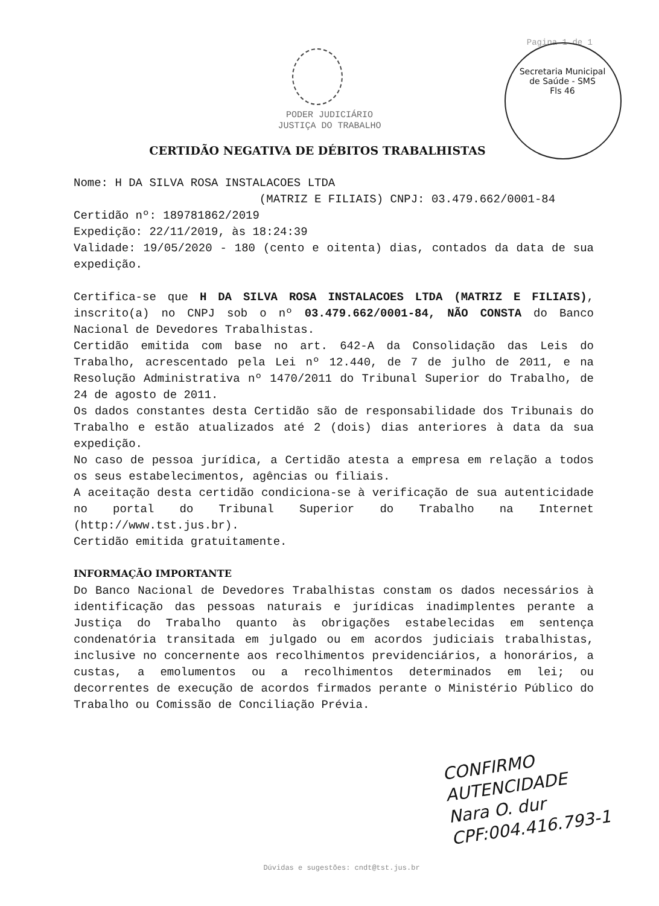Pagina 1 de 1
Secretaria Municipal de Saúde - SMS
Fls 46
PODER JUDICIÁRIO
JUSTIÇA DO TRABALHO
CERTIDÃO NEGATIVA DE DÉBITOS TRABALHISTAS
Nome: H DA SILVA ROSA INSTALACOES LTDA
(MATRIZ E FILIAIS) CNPJ: 03.479.662/0001-84
Certidão nº: 189781862/2019
Expedição: 22/11/2019, às 18:24:39
Validade: 19/05/2020 - 180 (cento e oitenta) dias, contados da data de sua expedição.
Certifica-se que H DA SILVA ROSA INSTALACOES LTDA (MATRIZ E FILIAIS), inscrito(a) no CNPJ sob o nº 03.479.662/0001-84, NÃO CONSTA do Banco Nacional de Devedores Trabalhistas.
Certidão emitida com base no art. 642-A da Consolidação das Leis do Trabalho, acrescentado pela Lei nº 12.440, de 7 de julho de 2011, e na Resolução Administrativa nº 1470/2011 do Tribunal Superior do Trabalho, de 24 de agosto de 2011.
Os dados constantes desta Certidão são de responsabilidade dos Tribunais do Trabalho e estão atualizados até 2 (dois) dias anteriores à data da sua expedição.
No caso de pessoa jurídica, a Certidão atesta a empresa em relação a todos os seus estabelecimentos, agências ou filiais.
A aceitação desta certidão condiciona-se à verificação de sua autenticidade no portal do Tribunal Superior do Trabalho na Internet (http://www.tst.jus.br).
Certidão emitida gratuitamente.
INFORMAÇÃO IMPORTANTE
Do Banco Nacional de Devedores Trabalhistas constam os dados necessários à identificação das pessoas naturais e jurídicas inadimplentes perante a Justiça do Trabalho quanto às obrigações estabelecidas em sentença condenatória transitada em julgado ou em acordos judiciais trabalhistas, inclusive no concernente aos recolhimentos previdenciários, a honorários, a custas, a emolumentos ou a recolhimentos determinados em lei; ou decorrentes de execução de acordos firmados perante o Ministério Público do Trabalho ou Comissão de Conciliação Prévia.
CONFIRMO
AUTENCIDADE
Nara O. dur
CPF:004.416.793-1
Dúvidas e sugestões: cndt@tst.jus.br